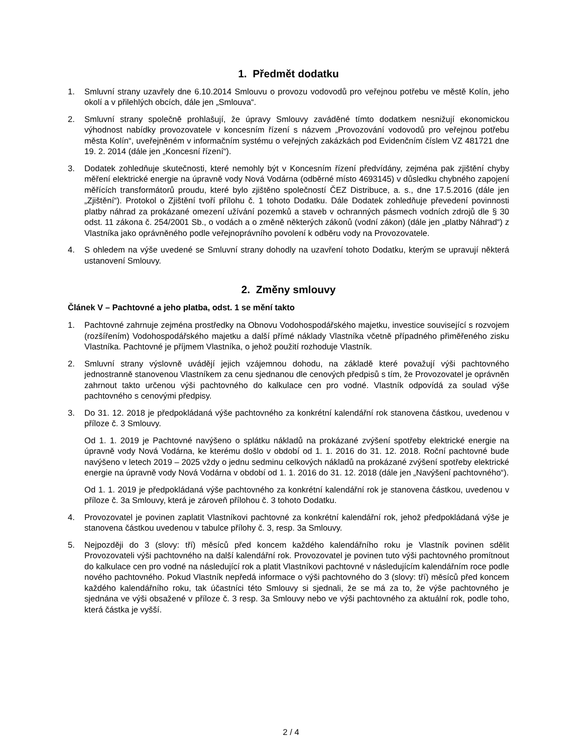1. Předmět dodatku
1. Smluvní strany uzavřely dne 6.10.2014 Smlouvu o provozu vodovodů pro veřejnou potřebu ve městě Kolín, jeho okolí a v přilehlých obcích, dále jen „Smlouva“.
2. Smluvní strany společně prohlašují, že úpravy Smlouvy zaváděné tímto dodatkem nesnižují ekonomickou výhodnost nabídky provozovatele v koncesním řízení s názvem „Provozování vodovodů pro veřejnou potřebu města Kolín“, uveřejněném v informačním systému o veřejných zakázkách pod Evidenčním číslem VZ 481721 dne 19. 2. 2014 (dále jen „Koncesní řízení“).
3. Dodatek zohledňuje skutečnosti, které nemohly být v Koncesním řízení předvídány, zejména pak zjištění chyby měření elektrické energie na úpravně vody Nová Vodárna (odběrné místo 4693145) v důsledku chybného zapojení měřících transformátorů proudu, které bylo zjištěno společností ČEZ Distribuce, a. s., dne 17.5.2016 (dále jen „Zjištění“). Protokol o Zjištění tvoří přílohu č. 1 tohoto Dodatku. Dále Dodatek zohledňuje převedení povinnosti platby náhrad za prokázané omezení užívání pozemků a staveb v ochranných pásmech vodních zdrojů dle § 30 odst. 11 zákona č. 254/2001 Sb., o vodách a o změně některých zákonů (vodní zákon) (dále jen „platby Náhrad“) z Vlastníka jako oprávněného podle veřejnoprávního povolení k odběru vody na Provozovatele.
4. S ohledem na výše uvedené se Smluvní strany dohodly na uzavření tohoto Dodatku, kterým se upravují některá ustanovení Smlouvy.
2. Změny smlouvy
Článek V – Pachtovné a jeho platba, odst. 1 se mění takto
1. Pachtovné zahrnuje zejména prostředky na Obnovu Vodohospodářského majetku, investice související s rozvojem (rozšířením) Vodohospodářského majetku a další přímé náklady Vlastníka včetně případného přiměřeného zisku Vlastníka. Pachtovné je příjmem Vlastníka, o jehož použití rozhoduje Vlastník.
2. Smluvní strany výslovně uvádějí jejich vzájemnou dohodu, na základě které považují výši pachtovného jednostranně stanovenou Vlastníkem za cenu sjednanou dle cenových předpisů s tím, že Provozovatel je oprávněn zahrnout takto určenou výši pachtovného do kalkulace cen pro vodné. Vlastník odpovídá za soulad výše pachtovného s cenovými předpisy.
3. Do 31. 12. 2018 je předpokládaná výše pachtovného za konkrétní kalendářní rok stanovena částkou, uvedenou v příloze č. 3 Smlouvy.
Od 1. 1. 2019 je Pachtovné navýšeno o splátku nákladů na prokázané zvýšení spotřeby elektrické energie na úpravně vody Nová Vodárna, ke kterému došlo v období od 1. 1. 2016 do 31. 12. 2018. Roční pachtovné bude navýšeno v letech 2019 – 2025 vždy o jednu sedminu celkových nákladů na prokázané zvýšení spotřeby elektrické energie na úpravně vody Nová Vodárna v období od 1. 1. 2016 do 31. 12. 2018 (dále jen „Navýšení pachtovného“).
Od 1. 1. 2019 je předpokládaná výše pachtovného za konkrétní kalendářní rok je stanovena částkou, uvedenou v příloze č. 3a Smlouvy, která je zároveň přílohou č. 3 tohoto Dodatku.
4. Provozovatel je povinen zaplatit Vlastníkovi pachtovné za konkrétní kalendářní rok, jehož předpokládaná výše je stanovena částkou uvedenou v tabulce přílohy č. 3, resp. 3a Smlouvy.
5. Nejpozději do 3 (slovy: tří) měsíců před koncem každého kalendářního roku je Vlastník povinen sdělit Provozovateli výši pachtovného na další kalendářní rok. Provozovatel je povinen tuto výši pachtovného promítnout do kalkulace cen pro vodné na následující rok a platit Vlastníkovi pachtovné v následujícím kalendářním roce podle nového pachtovného. Pokud Vlastník nepředá informace o výši pachtovného do 3 (slovy: tří) měsíců před koncem každého kalendářního roku, tak účastníci této Smlouvy si sjednali, že se má za to, že výše pachtovného je sjednána ve výši obsažené v příloze č. 3 resp. 3a Smlouvy nebo ve výši pachtovného za aktuální rok, podle toho, která částka je vyšší.
2 / 4